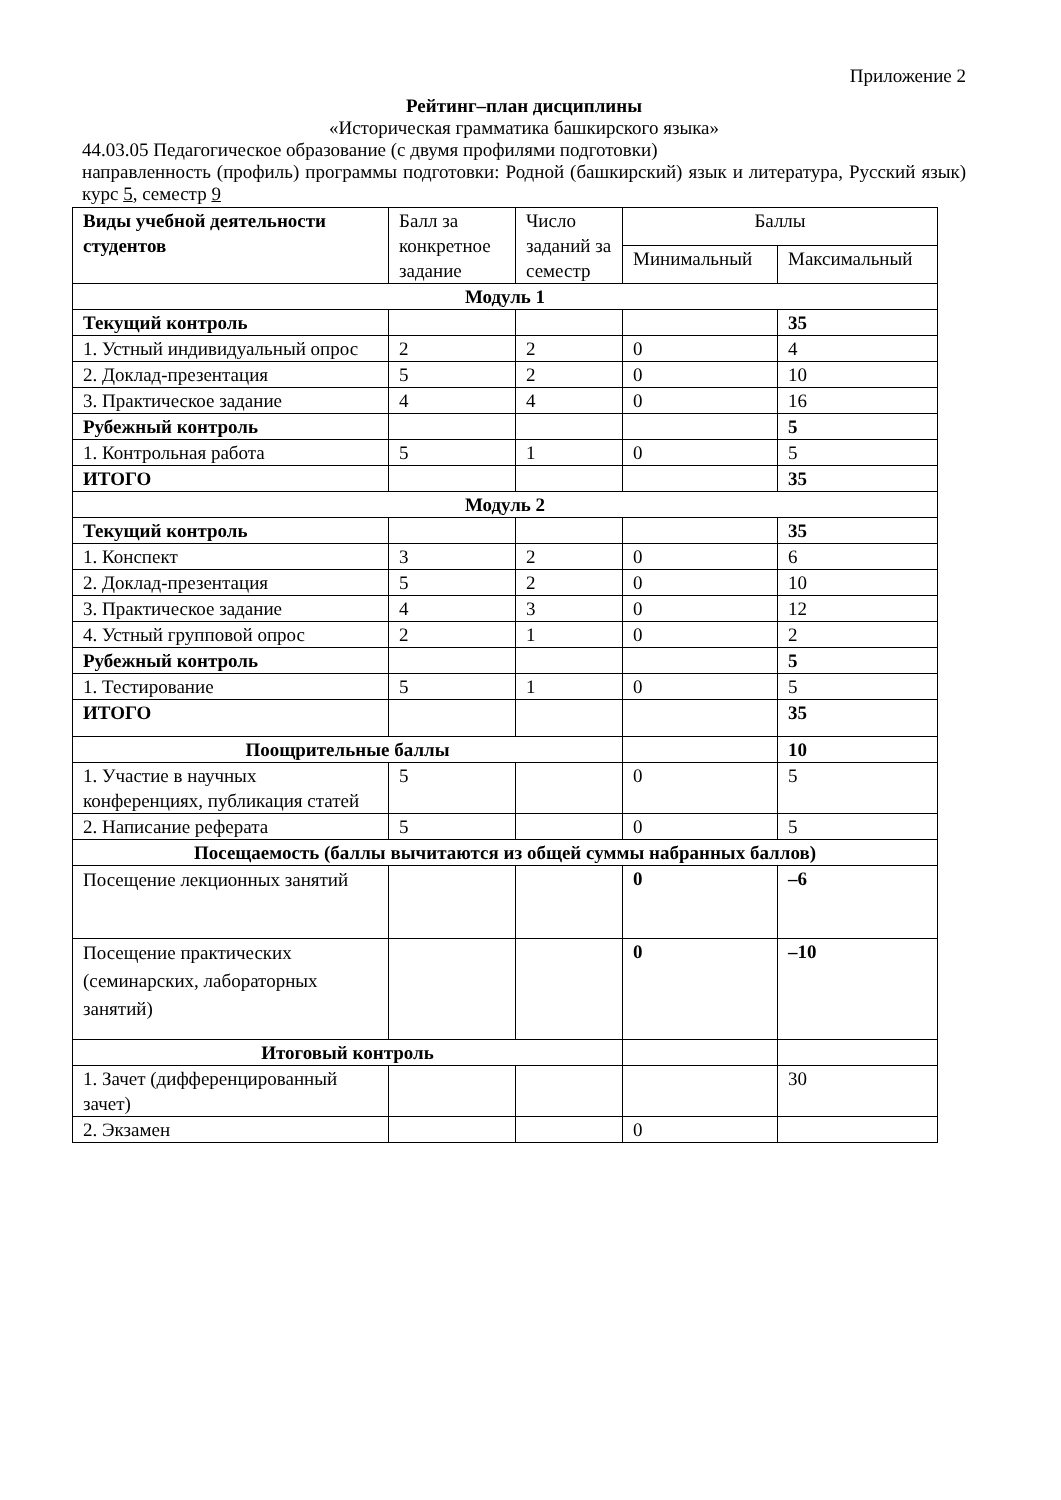Приложение 2
Рейтинг–план дисциплины
«Историческая грамматика башкирского языка»
44.03.05 Педагогическое образование (с двумя профилями подготовки)
направленность (профиль) программы подготовки: Родной (башкирский) язык и литература, Русский язык) курс 5, семестр 9
| Виды учебной деятельности студентов | Балл за конкретное задание | Число заданий за семестр | Баллы | |
| --- | --- | --- | --- | --- |
| | | | Минимальный | Максимальный |
| Модуль 1 | | | | |
| Текущий контроль | | | | 35 |
| 1. Устный индивидуальный опрос | 2 | 2 | 0 | 4 |
| 2. Доклад-презентация | 5 | 2 | 0 | 10 |
| 3. Практическое задание | 4 | 4 | 0 | 16 |
| Рубежный контроль | | | | 5 |
| 1. Контрольная работа | 5 | 1 | 0 | 5 |
| ИТОГО | | | | 35 |
| Модуль 2 | | | | |
| Текущий контроль | | | | 35 |
| 1. Конспект | 3 | 2 | 0 | 6 |
| 2. Доклад-презентация | 5 | 2 | 0 | 10 |
| 3. Практическое задание | 4 | 3 | 0 | 12 |
| 4. Устный групповой опрос | 2 | 1 | 0 | 2 |
| Рубежный контроль | | | | 5 |
| 1. Тестирование | 5 | 1 | 0 | 5 |
| ИТОГО | | | | 35 |
| Поощрительные баллы | | | | 10 |
| 1. Участие в научных конференциях, публикация статей | 5 | | 0 | 5 |
| 2. Написание реферата | 5 | | 0 | 5 |
| Посещаемость (баллы вычитаются из общей суммы набранных баллов) | | | | |
| Посещение лекционных занятий | | | 0 | –6 |
| Посещение практических (семинарских, лабораторных занятий) | | | 0 | –10 |
| Итоговый контроль | | | | |
| 1. Зачет (дифференцированный зачет) | | | | 30 |
| 2. Экзамен | | | 0 | |